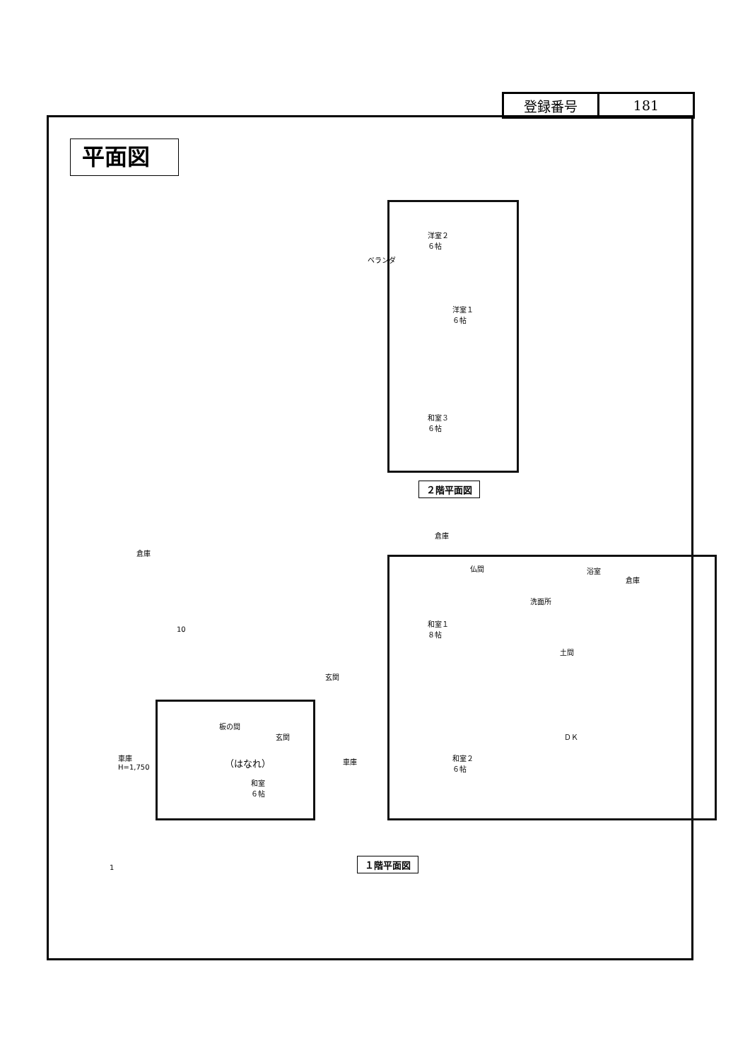| 登録番号 | 181 |
平面図
洋室２
６帖
洋室１
６帖
和室３
６帖
ベランダ
２階平面図
倉庫
倉庫
仏間 浴室
倉庫
洗面所
和室１
８帖
土間
玄関
ＤＫ
板の間
玄関
和室２
６帖
車庫
H=1,750
（はなれ） 車庫
和室
６帖
１階平面図
1
10